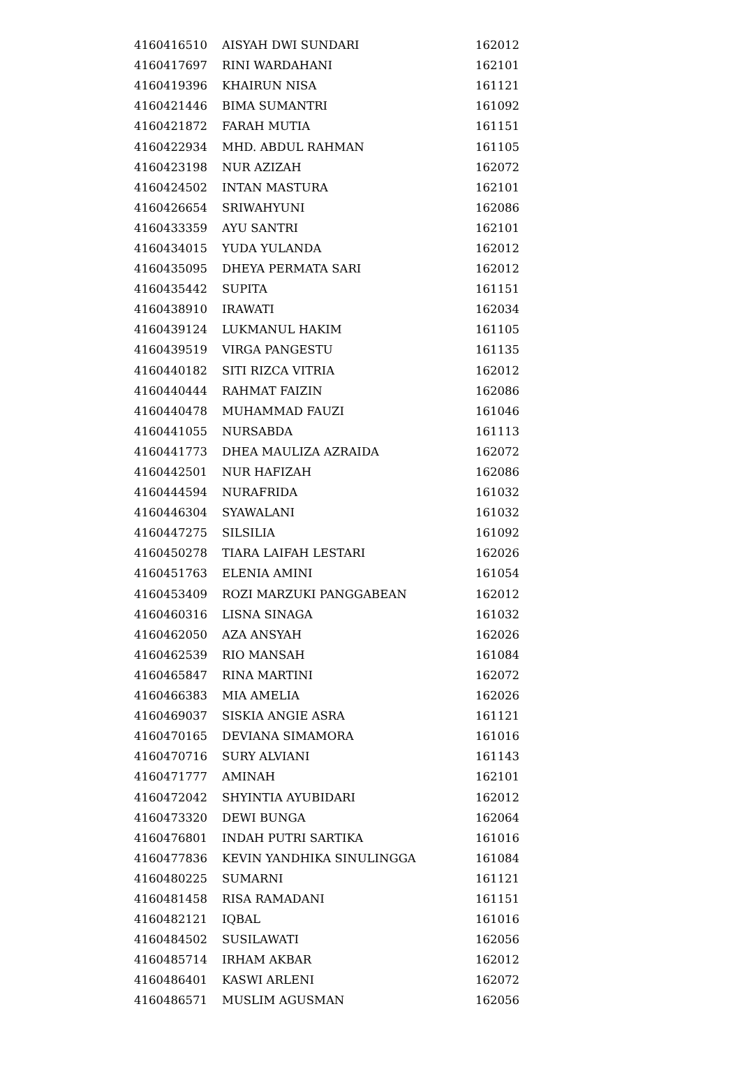| 4160416510 | AISYAH DWI SUNDARI | 162012 |
| 4160417697 | RINI WARDAHANI | 162101 |
| 4160419396 | KHAIRUN NISA | 161121 |
| 4160421446 | BIMA SUMANTRI | 161092 |
| 4160421872 | FARAH MUTIA | 161151 |
| 4160422934 | MHD. ABDUL RAHMAN | 161105 |
| 4160423198 | NUR AZIZAH | 162072 |
| 4160424502 | INTAN MASTURA | 162101 |
| 4160426654 | SRIWAHYUNI | 162086 |
| 4160433359 | AYU SANTRI | 162101 |
| 4160434015 | YUDA YULANDA | 162012 |
| 4160435095 | DHEYA PERMATA SARI | 162012 |
| 4160435442 | SUPITA | 161151 |
| 4160438910 | IRAWATI | 162034 |
| 4160439124 | LUKMANUL HAKIM | 161105 |
| 4160439519 | VIRGA PANGESTU | 161135 |
| 4160440182 | SITI RIZCA VITRIA | 162012 |
| 4160440444 | RAHMAT FAIZIN | 162086 |
| 4160440478 | MUHAMMAD FAUZI | 161046 |
| 4160441055 | NURSABDA | 161113 |
| 4160441773 | DHEA MAULIZA AZRAIDA | 162072 |
| 4160442501 | NUR HAFIZAH | 162086 |
| 4160444594 | NURAFRIDA | 161032 |
| 4160446304 | SYAWALANI | 161032 |
| 4160447275 | SILSILIA | 161092 |
| 4160450278 | TIARA LAIFAH LESTARI | 162026 |
| 4160451763 | ELENIA AMINI | 161054 |
| 4160453409 | ROZI MARZUKI PANGGABEAN | 162012 |
| 4160460316 | LISNA SINAGA | 161032 |
| 4160462050 | AZA ANSYAH | 162026 |
| 4160462539 | RIO MANSAH | 161084 |
| 4160465847 | RINA MARTINI | 162072 |
| 4160466383 | MIA AMELIA | 162026 |
| 4160469037 | SISKIA ANGIE ASRA | 161121 |
| 4160470165 | DEVIANA SIMAMORA | 161016 |
| 4160470716 | SURY ALVIANI | 161143 |
| 4160471777 | AMINAH | 162101 |
| 4160472042 | SHYINTIA AYUBIDARI | 162012 |
| 4160473320 | DEWI BUNGA | 162064 |
| 4160476801 | INDAH PUTRI SARTIKA | 161016 |
| 4160477836 | KEVIN YANDHIKA SINULINGGA | 161084 |
| 4160480225 | SUMARNI | 161121 |
| 4160481458 | RISA RAMADANI | 161151 |
| 4160482121 | IQBAL | 161016 |
| 4160484502 | SUSILAWATI | 162056 |
| 4160485714 | IRHAM AKBAR | 162012 |
| 4160486401 | KASWI ARLENI | 162072 |
| 4160486571 | MUSLIM AGUSMAN | 162056 |